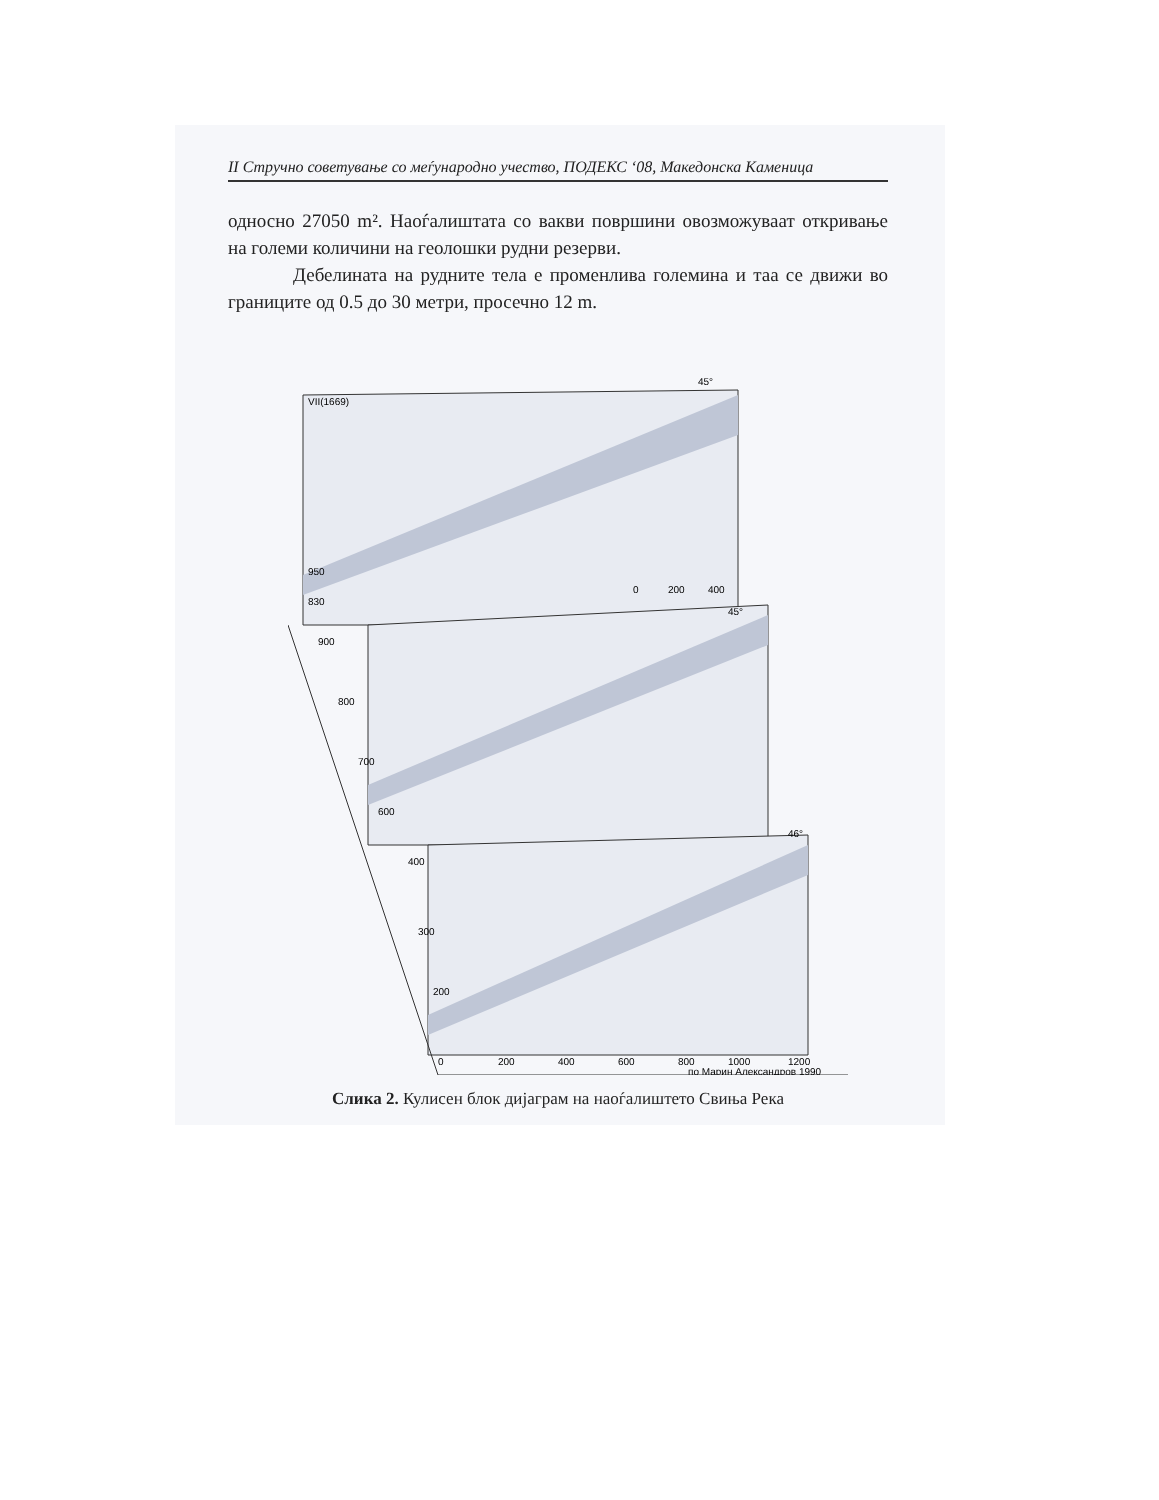II Стручно советување со меѓународно учество, ПОДЕКС ‘08, Македонска Каменица
односно 27050 m². Наоѓалиштата со вакви површини овозможуваат откривање на големи количини на геолошки рудни резерви.
Дебелината на рудните тела е променлива големина и таа се движи во границите од 0.5 до 30 метри, просечно 12 m.
VII(1669)
950
830
900
800
700
600
400
300
200
0
200
400
600
800
1000
1200
0
200
400
45°
45°
46°
по Марин Александров 1990
Слика 2. Кулисен блок дијаграм на наоѓалиштето Свиња Река